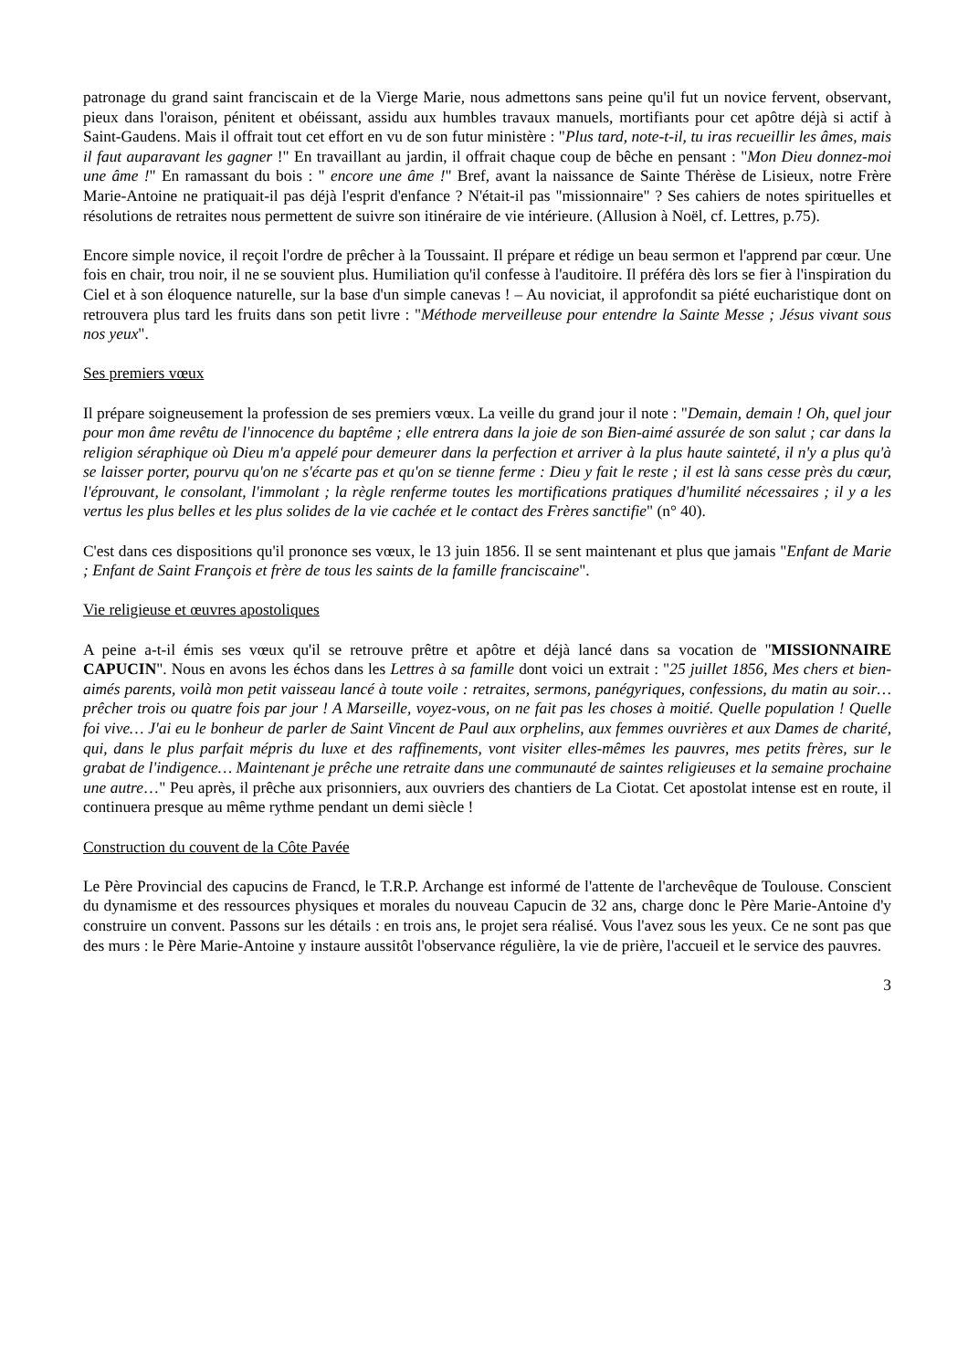patronage du grand saint franciscain et de la Vierge Marie, nous admettons sans peine qu'il fut un novice fervent, observant, pieux dans l'oraison, pénitent et obéissant, assidu aux humbles travaux manuels, mortifiants pour cet apôtre déjà si actif à Saint-Gaudens. Mais il offrait tout cet effort en vu de son futur ministère : "Plus tard, note-t-il, tu iras recueillir les âmes, mais il faut auparavant les gagner !" En travaillant au jardin, il offrait chaque coup de bêche en pensant : "Mon Dieu donnez-moi une âme !" En ramassant du bois : " encore une âme !" Bref, avant la naissance de Sainte Thérèse de Lisieux, notre Frère Marie-Antoine ne pratiquait-il pas déjà l'esprit d'enfance ? N'était-il pas "missionnaire" ? Ses cahiers de notes spirituelles et résolutions de retraites nous permettent de suivre son itinéraire de vie intérieure. (Allusion à Noël, cf. Lettres, p.75).
Encore simple novice, il reçoit l'ordre de prêcher à la Toussaint. Il prépare et rédige un beau sermon et l'apprend par cœur. Une fois en chair, trou noir, il ne se souvient plus. Humiliation qu'il confesse à l'auditoire. Il préféra dès lors se fier à l'inspiration du Ciel et à son éloquence naturelle, sur la base d'un simple canevas ! – Au noviciat, il approfondit sa piété eucharistique dont on retrouvera plus tard les fruits dans son petit livre : "Méthode merveilleuse pour entendre la Sainte Messe ; Jésus vivant sous nos yeux".
Ses premiers vœux
Il prépare soigneusement la profession de ses premiers vœux. La veille du grand jour il note : "Demain, demain ! Oh, quel jour pour mon âme revêtu de l'innocence du baptême ; elle entrera dans la joie de son Bien-aimé assurée de son salut ; car dans la religion séraphique où Dieu m'a appelé pour demeurer dans la perfection et arriver à la plus haute sainteté, il n'y a plus qu'à se laisser porter, pourvu qu'on ne s'écarte pas et qu'on se tienne ferme : Dieu y fait le reste ; il est là sans cesse près du cœur, l'éprouvant, le consolant, l'immolant ; la règle renferme toutes les mortifications pratiques d'humilité nécessaires ; il y a les vertus les plus belles et les plus solides de la vie cachée et le contact des Frères sanctifie" (n° 40).
C'est dans ces dispositions qu'il prononce ses vœux, le 13 juin 1856. Il se sent maintenant et plus que jamais "Enfant de Marie ; Enfant de Saint François et frère de tous les saints de la famille franciscaine".
Vie religieuse et œuvres apostoliques
A peine a-t-il émis ses vœux qu'il se retrouve prêtre et apôtre et déjà lancé dans sa vocation de "MISSIONNAIRE CAPUCIN". Nous en avons les échos dans les Lettres à sa famille dont voici un extrait : "25 juillet 1856, Mes chers et bien-aimés parents, voilà mon petit vaisseau lancé à toute voile : retraites, sermons, panégyriques, confessions, du matin au soir… prêcher trois ou quatre fois par jour ! A Marseille, voyez-vous, on ne fait pas les choses à moitié. Quelle population ! Quelle foi vive… J'ai eu le bonheur de parler de Saint Vincent de Paul aux orphelins, aux femmes ouvrières et aux Dames de charité, qui, dans le plus parfait mépris du luxe et des raffinements, vont visiter elles-mêmes les pauvres, mes petits frères, sur le grabat de l'indigence… Maintenant je prêche une retraite dans une communauté de saintes religieuses et la semaine prochaine une autre…" Peu après, il prêche aux prisonniers, aux ouvriers des chantiers de La Ciotat. Cet apostolat intense est en route, il continuera presque au même rythme pendant un demi siècle !
Construction du couvent de la Côte Pavée
Le Père Provincial des capucins de Francd, le T.R.P. Archange est informé de l'attente de l'archevêque de Toulouse. Conscient du dynamisme et des ressources physiques et morales du nouveau Capucin de 32 ans, charge donc le Père Marie-Antoine d'y construire un convent. Passons sur les détails : en trois ans, le projet sera réalisé. Vous l'avez sous les yeux. Ce ne sont pas que des murs : le Père Marie-Antoine y instaure aussitôt l'observance régulière, la vie de prière, l'accueil et le service des pauvres.
3